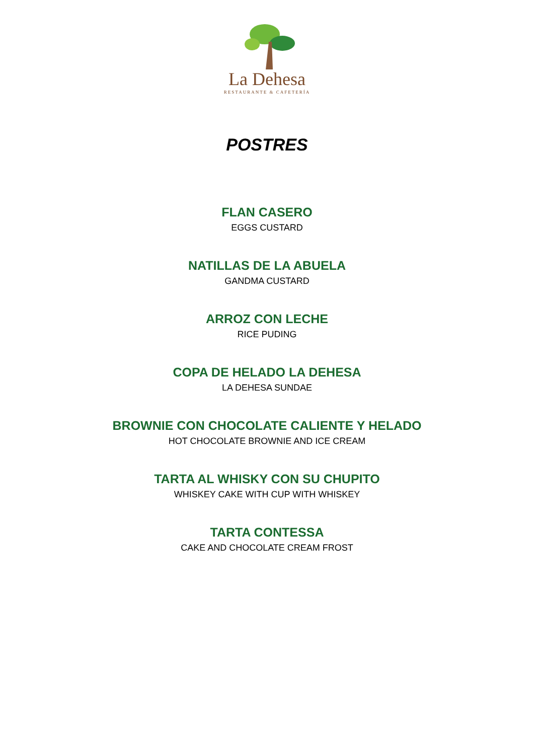La Dehesa
RESTAURANTE & CAFETERÍA
POSTRES
FLAN CASERO
EGGS CUSTARD
NATILLAS DE LA ABUELA
GANDMA CUSTARD
ARROZ CON LECHE
RICE PUDING
COPA DE HELADO LA DEHESA
LA DEHESA SUNDAE
BROWNIE CON CHOCOLATE CALIENTE Y HELADO
HOT CHOCOLATE BROWNIE AND ICE CREAM
TARTA AL WHISKY CON SU CHUPITO
WHISKEY CAKE WITH CUP WITH WHISKEY
TARTA CONTESSA
CAKE AND CHOCOLATE CREAM FROST